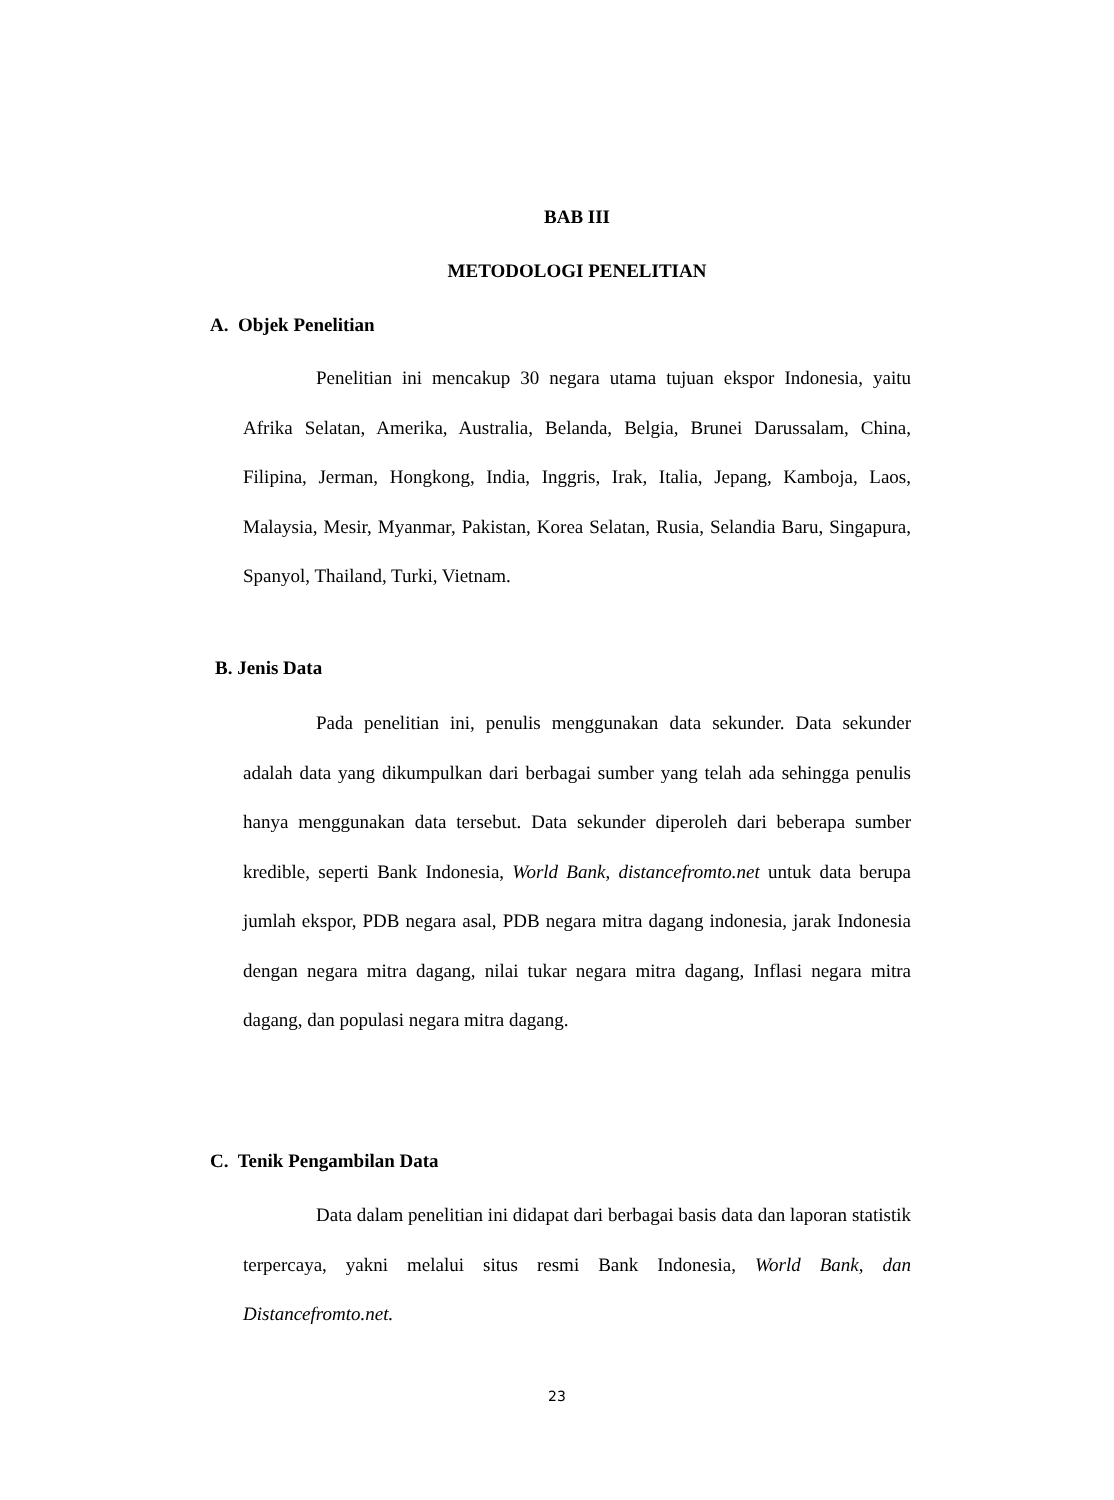BAB III
METODOLOGI PENELITIAN
A. Objek Penelitian
Penelitian ini mencakup 30 negara utama tujuan ekspor Indonesia, yaitu Afrika Selatan, Amerika, Australia, Belanda, Belgia, Brunei Darussalam, China, Filipina, Jerman, Hongkong, India, Inggris, Irak, Italia, Jepang, Kamboja, Laos, Malaysia, Mesir, Myanmar, Pakistan, Korea Selatan, Rusia, Selandia Baru, Singapura, Spanyol, Thailand, Turki, Vietnam.
B. Jenis Data
Pada penelitian ini, penulis menggunakan data sekunder. Data sekunder adalah data yang dikumpulkan dari berbagai sumber yang telah ada sehingga penulis hanya menggunakan data tersebut. Data sekunder diperoleh dari beberapa sumber kredible, seperti Bank Indonesia, World Bank, distancefromto.net untuk data berupa jumlah ekspor, PDB negara asal, PDB negara mitra dagang indonesia, jarak Indonesia dengan negara mitra dagang, nilai tukar negara mitra dagang, Inflasi negara mitra dagang, dan populasi negara mitra dagang.
C. Tenik Pengambilan Data
Data dalam penelitian ini didapat dari berbagai basis data dan laporan statistik terpercaya, yakni melalui situs resmi Bank Indonesia, World Bank, dan Distancefromto.net.
23